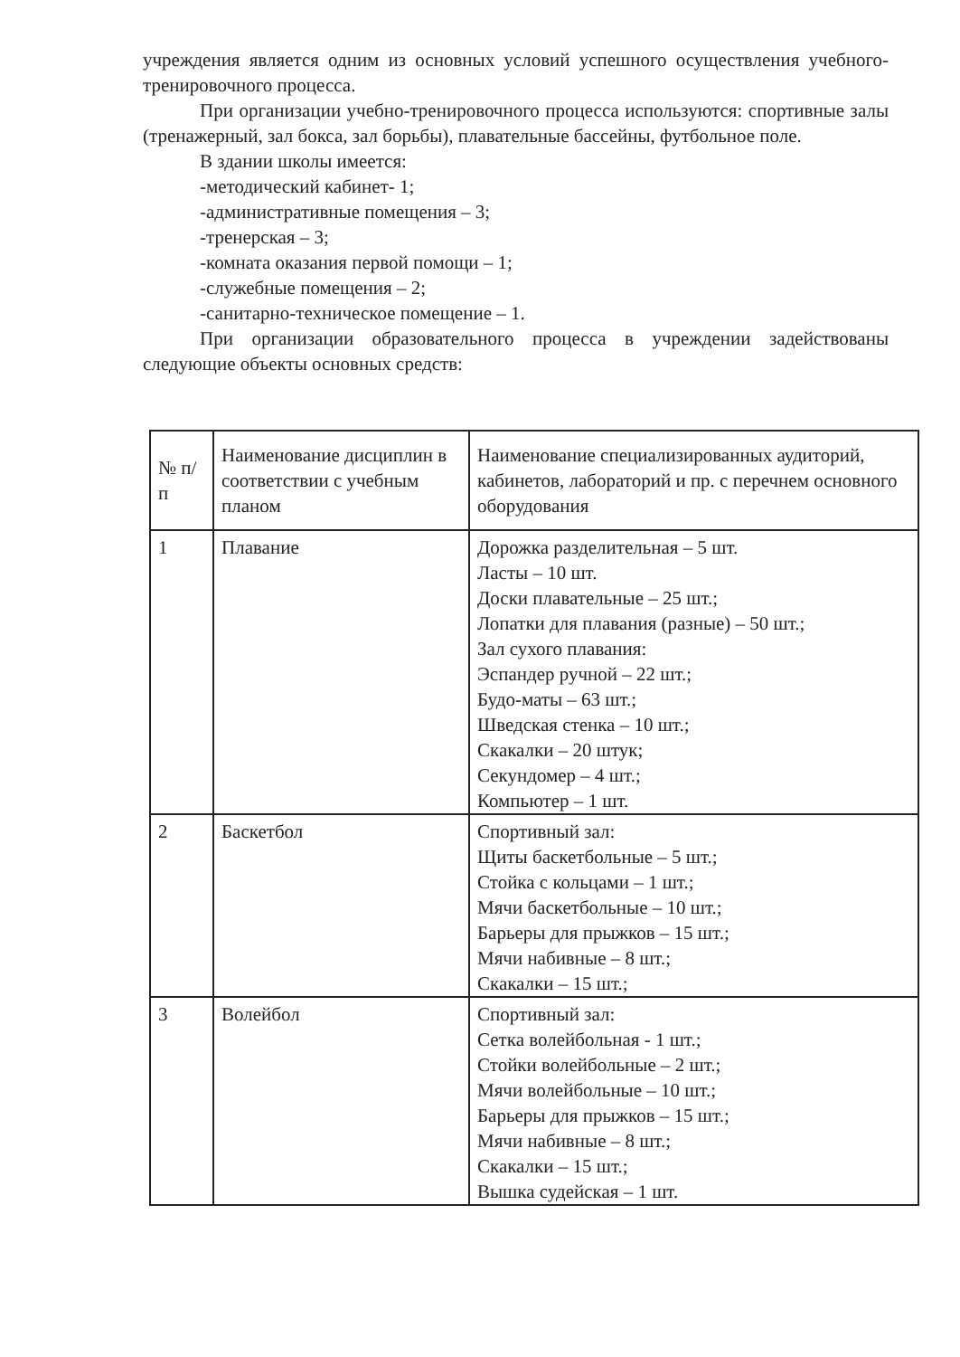учреждения является одним из основных условий успешного осуществления учебного-тренировочного процесса.
При организации учебно-тренировочного процесса используются: спортивные залы (тренажерный, зал бокса, зал борьбы), плавательные бассейны, футбольное поле.
В здании школы имеется:
-методический кабинет- 1;
-административные помещения – 3;
-тренерская – 3;
-комната оказания первой помощи – 1;
-служебные помещения – 2;
-санитарно-техническое помещение – 1.
При организации образовательного процесса в учреждении задействованы следующие объекты основных средств:
| № п/п | Наименование дисциплин в соответствии с учебным планом | Наименование специализированных аудиторий, кабинетов, лабораторий и пр. с перечнем основного оборудования |
| --- | --- | --- |
| 1 | Плавание | Дорожка разделительная – 5 шт. Ласты – 10 шт. Доски плавательные – 25 шт.; Лопатки для плавания (разные) – 50 шт.; Зал сухого плавания: Эспандер ручной – 22 шт.; Будо-маты – 63 шт.; Шведская стенка – 10 шт.; Скакалки – 20 штук; Секундомер – 4 шт.; Компьютер – 1 шт. |
| 2 | Баскетбол | Спортивный зал: Щиты баскетбольные – 5 шт.; Стойка с кольцами – 1 шт.; Мячи баскетбольные – 10 шт.; Барьеры для прыжков – 15 шт.; Мячи набивные – 8 шт.; Скакалки – 15 шт.; |
| 3 | Волейбол | Спортивный зал: Сетка волейбольная - 1 шт.; Стойки волейбольные – 2 шт.; Мячи волейбольные – 10 шт.; Барьеры для прыжков – 15 шт.; Мячи набивные – 8 шт.; Скакалки – 15 шт.; Вышка судейская – 1 шт. |